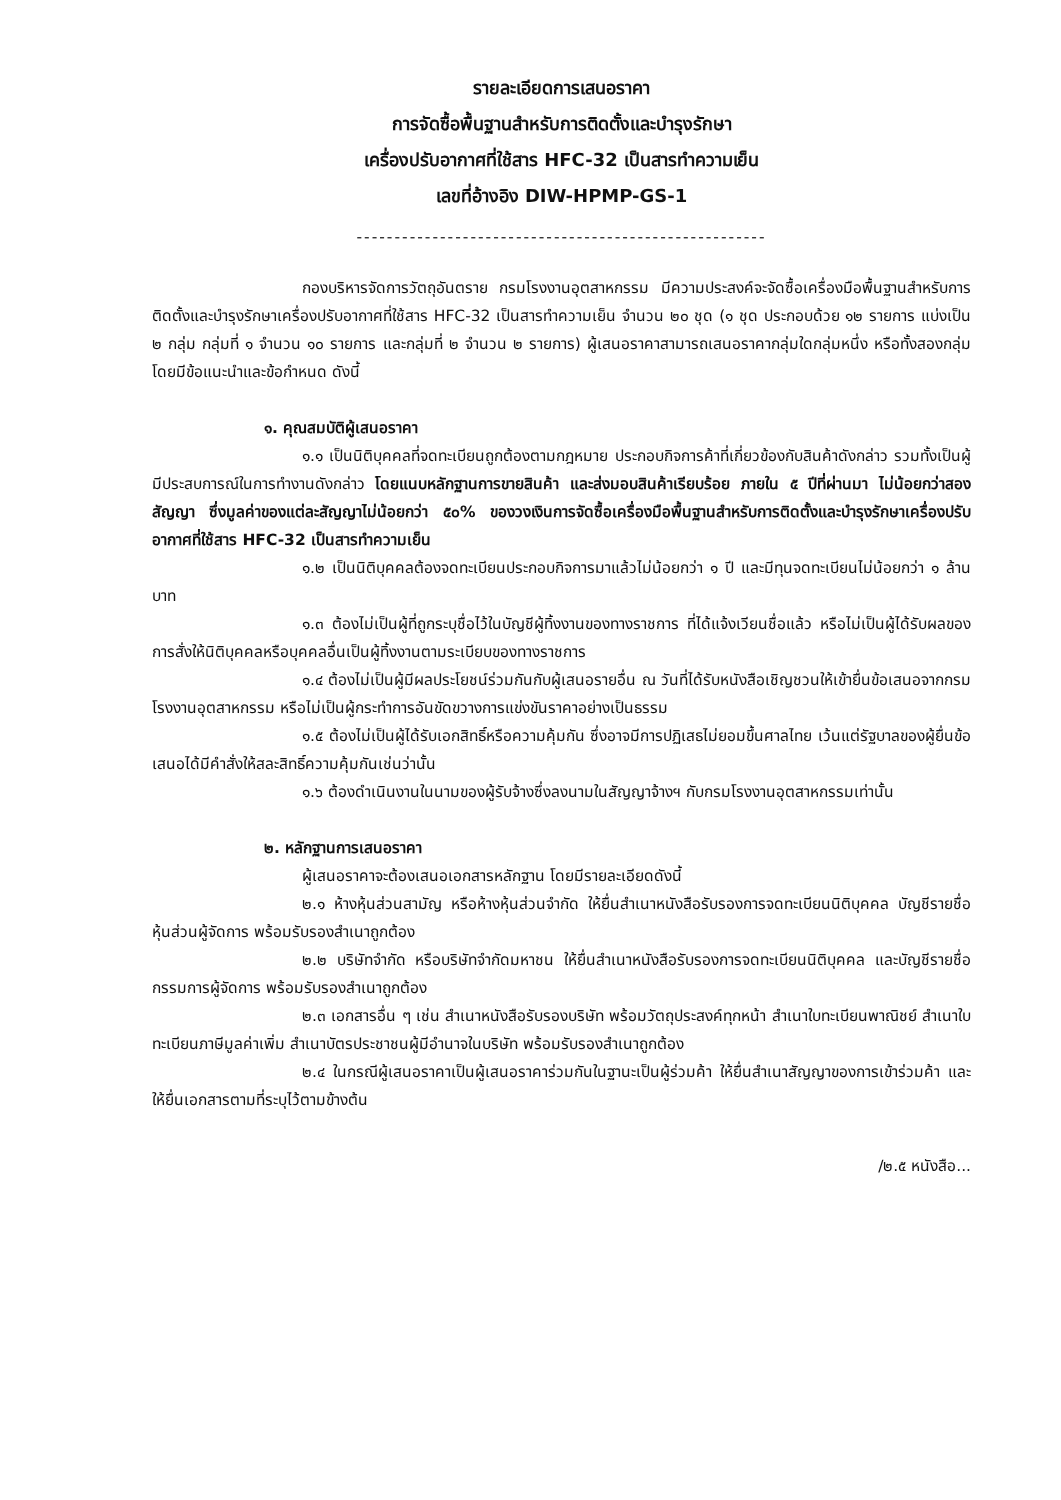รายละเอียดการเสนอราคา
การจัดซื้อพื้นฐานสำหรับการติดตั้งและบำรุงรักษา
เครื่องปรับอากาศที่ใช้สาร HFC-32 เป็นสารทำความเย็น
เลขที่อ้างอิง DIW-HPMP-GS-1
------------------------------------------------------
กองบริหารจัดการวัตถุอันตราย กรมโรงงานอุตสาหกรรม มีความประสงค์จะจัดซื้อเครื่องมือพื้นฐานสำหรับการติดตั้งและบำรุงรักษาเครื่องปรับอากาศที่ใช้สาร HFC-32 เป็นสารทำความเย็น จำนวน ๒๐ ชุด (๑ ชุด ประกอบด้วย ๑๒ รายการ แบ่งเป็น ๒ กลุ่ม กลุ่มที่ ๑ จำนวน ๑๐ รายการ และกลุ่มที่ ๒ จำนวน ๒ รายการ) ผู้เสนอราคาสามารถเสนอราคากลุ่มใดกลุ่มหนึ่ง หรือทั้งสองกลุ่ม โดยมีข้อแนะนำและข้อกำหนด ดังนี้
๑. คุณสมบัติผู้เสนอราคา
๑.๑ เป็นนิติบุคคลที่จดทะเบียนถูกต้องตามกฎหมาย ประกอบกิจการค้าที่เกี่ยวข้องกับสินค้าดังกล่าว รวมทั้งเป็นผู้มีประสบการณ์ในการทำงานดังกล่าว โดยแนบหลักฐานการขายสินค้า และส่งมอบสินค้าเรียบร้อย ภายใน ๕ ปีที่ผ่านมา ไม่น้อยกว่าสองสัญญา ซึ่งมูลค่าของแต่ละสัญญาไม่น้อยกว่า ๕๐% ของวงเงินการจัดซื้อเครื่องมือพื้นฐานสำหรับการติดตั้งและบำรุงรักษาเครื่องปรับอากาศที่ใช้สาร HFC-32 เป็นสารทำความเย็น
๑.๒ เป็นนิติบุคคลต้องจดทะเบียนประกอบกิจการมาแล้วไม่น้อยกว่า ๑ ปี และมีทุนจดทะเบียนไม่น้อยกว่า ๑ ล้านบาท
๑.๓ ต้องไม่เป็นผู้ที่ถูกระบุชื่อไว้ในบัญชีผู้ทิ้งงานของทางราชการ ที่ได้แจ้งเวียนชื่อแล้ว หรือไม่เป็นผู้ได้รับผลของการสั่งให้นิติบุคคลหรือบุคคลอื่นเป็นผู้ทิ้งงานตามระเบียบของทางราชการ
๑.๔ ต้องไม่เป็นผู้มีผลประโยชน์ร่วมกันกับผู้เสนอรายอื่น ณ วันที่ได้รับหนังสือเชิญชวนให้เข้ายื่นข้อเสนอจากกรมโรงงานอุตสาหกรรม หรือไม่เป็นผู้กระทำการอันขัดขวางการแข่งขันราคาอย่างเป็นธรรม
๑.๕ ต้องไม่เป็นผู้ได้รับเอกสิทธิ์หรือความคุ้มกัน ซึ่งอาจมีการปฏิเสธไม่ยอมขึ้นศาลไทย เว้นแต่รัฐบาลของผู้ยื่นข้อเสนอได้มีคำสั่งให้สละสิทธิ์ความคุ้มกันเช่นว่านั้น
๑.๖ ต้องดำเนินงานในนามของผู้รับจ้างซึ่งลงนามในสัญญาจ้างฯ กับกรมโรงงานอุตสาหกรรมเท่านั้น
๒. หลักฐานการเสนอราคา
ผู้เสนอราคาจะต้องเสนอเอกสารหลักฐาน โดยมีรายละเอียดดังนี้
๒.๑ ห้างหุ้นส่วนสามัญ หรือห้างหุ้นส่วนจำกัด ให้ยื่นสำเนาหนังสือรับรองการจดทะเบียนนิติบุคคล บัญชีรายชื่อหุ้นส่วนผู้จัดการ พร้อมรับรองสำเนาถูกต้อง
๒.๒ บริษัทจำกัด หรือบริษัทจำกัดมหาชน ให้ยื่นสำเนาหนังสือรับรองการจดทะเบียนนิติบุคคล และบัญชีรายชื่อกรรมการผู้จัดการ พร้อมรับรองสำเนาถูกต้อง
๒.๓ เอกสารอื่น ๆ เช่น สำเนาหนังสือรับรองบริษัท พร้อมวัตถุประสงค์ทุกหน้า สำเนาใบทะเบียนพาณิชย์ สำเนาใบทะเบียนภาษีมูลค่าเพิ่ม สำเนาบัตรประชาชนผู้มีอำนาจในบริษัท พร้อมรับรองสำเนาถูกต้อง
๒.๔ ในกรณีผู้เสนอราคาเป็นผู้เสนอราคาร่วมกันในฐานะเป็นผู้ร่วมค้า ให้ยื่นสำเนาสัญญาของการเข้าร่วมค้า และให้ยื่นเอกสารตามที่ระบุไว้ตามข้างต้น
/๒.๕ หนังสือ...